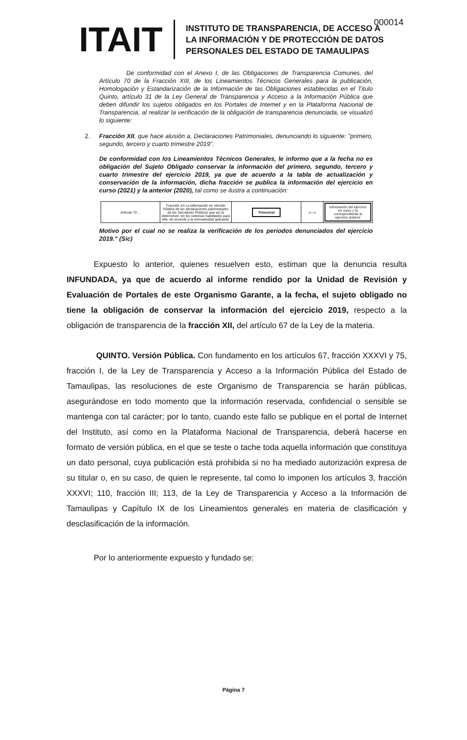ITAIT
INSTITUTO DE TRANSPARENCIA, DE ACCESO A
LA INFORMACIÓN Y DE PROTECCIÓN DE DATOS
PERSONALES DEL ESTADO DE TAMAULIPAS
000014
De conformidad con el Anexo I, de las Obligaciones de Transparencia Comunes, del Artículo 70 de la Fracción XIII, de los Lineamientos Técnicos Generales para la publicación, Homologación y Estandarización de la Información de las Obligaciones establecidas en el Titulo Quinto, artículo 31 de la Ley General de Transparencia y Acceso a la Información Pública que deben difundir los sujetos obligados en los Portales de Intemet y en la Plataforma Nacional de Transparencia, al realizar la verificación de la obligación de transparencia denunciada, se visualizó lo siguiente:
2. Fracción XII, que hace alusión a, Declaraciones Patrimoniales, denunciando lo siguiente: "primero, segundo, tercero y cuarto trimestre 2019".
De conformidad con los Lineamientos Técnicos Generales, le informo que a la fecha no es obligación del Sujeto Obligado conservar la información del primero, segundo, tercero y cuarto trimestre del ejercicio 2019, ya que de acuerdo a la tabla de actualización y conservación de la información, dicha fracción se publica la información del ejercicio en curso (2021) y la anterior (2020), tal como se ilustra a continuación:
| Artículo 70 ... | Fracción XII La información en Versión Pública de las declaraciones patrimoniales de los Servidores Públicos que así lo determinen, en los sistemas habilitados para ello, de acuerdo a la normatividad aplicable; | Trimestral | o—o | Información del ejercicio en curso y la correspondiente al ejercicio anterior |
Motivo por el cual no se realiza la verificación de los periodos denunciados del ejercicio 2019." (Sic)
Expuesto lo anterior, quienes resuelven esto, estiman que la denuncia resulta INFUNDADA, ya que de acuerdo al informe rendido por la Unidad de Revisión y Evaluación de Portales de este Organismo Garante, a la fecha, el sujeto obligado no tiene la obligación de conservar la información del ejercicio 2019, respecto a la obligación de transparencia de la fracción XII, del artículo 67 de la Ley de la materia.
QUINTO. Versión Pública. Con fundamento en los artículos 67, fracción XXXVI y 75, fracción I, de la Ley de Transparencia y Acceso a la Información Pública del Estado de Tamaulipas, las resoluciones de este Organismo de Transparencia se harán públicas, asegurándose en todo momento que la información reservada, confidencial o sensible se mantenga con tal carácter; por lo tanto, cuando este fallo se publique en el portal de Internet del Instituto, así como en la Plataforma Nacional de Transparencia, deberá hacerse en formato de versión pública, en el que se teste o tache toda aquella información que constituya un dato personal, cuya publicación está prohibida si no ha mediado autorización expresa de su titular o, en su caso, de quien le represente, tal como lo imponen los artículos 3, fracción XXXVI; 110, fracción III; 113, de la Ley de Transparencia y Acceso a la Información de Tamaulipas y Capítulo IX de los Lineamientos generales en materia de clasificación y desclasificación de la información.
Por lo anteriormente expuesto y fundado se:
Página 7